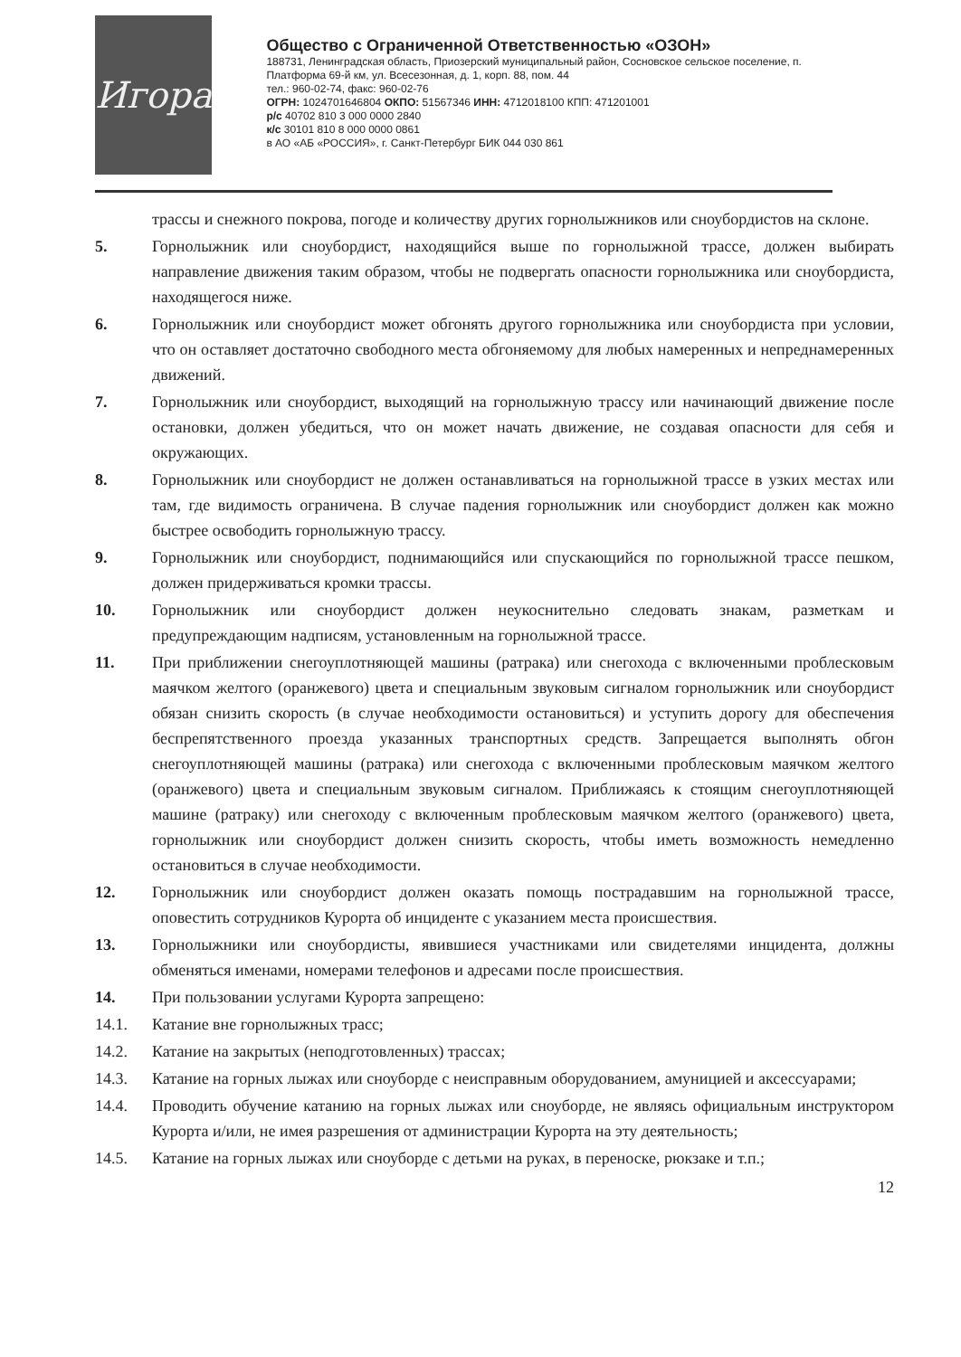Игора
Общество с Ограниченной Ответственностью «ОЗОН»
188731, Ленинградская область, Приозерский муниципальный район, Сосновское сельское поселение, п. Платформа 69-й км, ул. Всесезонная, д. 1, корп. 88, пом. 44
тел.: 960-02-74, факс: 960-02-76
ОГРН: 1024701646804 ОКПО: 51567346 ИНН: 4712018100 КПП: 471201001
р/с 40702 810 3 000 0000 2840
к/с 30101 810 8 000 0000 0861
в АО «АБ «РОССИЯ», г. Санкт-Петербург БИК 044 030 861
трассы и снежного покрова, погоде и количеству других горнолыжников или сноубордистов на склоне.
5. Горнолыжник или сноубордист, находящийся выше по горнолыжной трассе, должен выбирать направление движения таким образом, чтобы не подвергать опасности горнолыжника или сноубордиста, находящегося ниже.
6. Горнолыжник или сноубордист может обгонять другого горнолыжника или сноубордиста при условии, что он оставляет достаточно свободного места обгоняемому для любых намеренных и непреднамеренных движений.
7. Горнолыжник или сноубордист, выходящий на горнолыжную трассу или начинающий движение после остановки, должен убедиться, что он может начать движение, не создавая опасности для себя и окружающих.
8. Горнолыжник или сноубордист не должен останавливаться на горнолыжной трассе в узких местах или там, где видимость ограничена. В случае падения горнолыжник или сноубордист должен как можно быстрее освободить горнолыжную трассу.
9. Горнолыжник или сноубордист, поднимающийся или спускающийся по горнолыжной трассе пешком, должен придерживаться кромки трассы.
10. Горнолыжник или сноубордист должен неукоснительно следовать знакам, разметкам и предупреждающим надписям, установленным на горнолыжной трассе.
11. При приближении снегоуплотняющей машины (ратрака) или снегохода с включенными проблесковым маячком желтого (оранжевого) цвета и специальным звуковым сигналом горнолыжник или сноубордист обязан снизить скорость (в случае необходимости остановиться) и уступить дорогу для обеспечения беспрепятственного проезда указанных транспортных средств. Запрещается выполнять обгон снегоуплотняющей машины (ратрака) или снегохода с включенными проблесковым маячком желтого (оранжевого) цвета и специальным звуковым сигналом. Приближаясь к стоящим снегоуплотняющей машине (ратраку) или снегоходу с включенным проблесковым маячком желтого (оранжевого) цвета, горнолыжник или сноубордист должен снизить скорость, чтобы иметь возможность немедленно остановиться в случае необходимости.
12. Горнолыжник или сноубордист должен оказать помощь пострадавшим на горнолыжной трассе, оповестить сотрудников Курорта об инциденте с указанием места происшествия.
13. Горнолыжники или сноубордисты, явившиеся участниками или свидетелями инцидента, должны обменяться именами, номерами телефонов и адресами после происшествия.
14. При пользовании услугами Курорта запрещено:
14.1. Катание вне горнолыжных трасс;
14.2. Катание на закрытых (неподготовленных) трассах;
14.3. Катание на горных лыжах или сноуборде с неисправным оборудованием, амуницией и аксессуарами;
14.4. Проводить обучение катанию на горных лыжах или сноуборде, не являясь официальным инструктором Курорта и/или, не имея разрешения от администрации Курорта на эту деятельность;
14.5. Катание на горных лыжах или сноуборде с детьми на руках, в переноске, рюкзаке и т.п.;
12